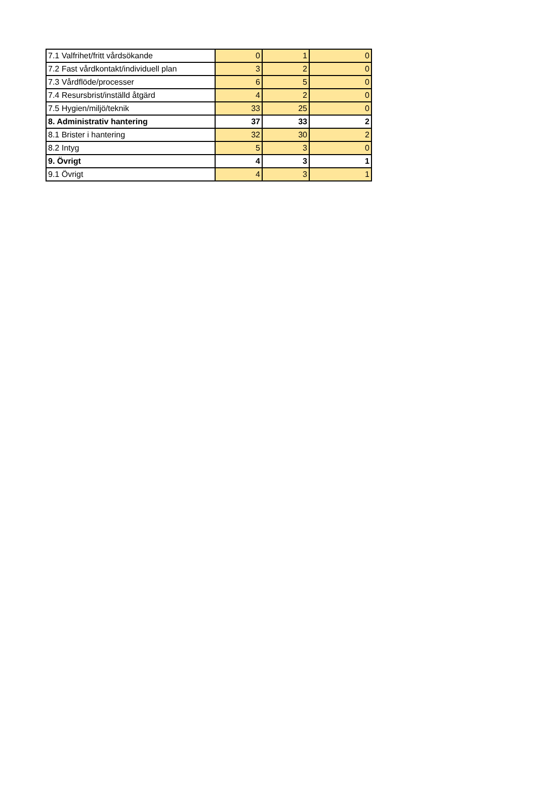| 7.1 Valfrihet/fritt vårdsökande | 0 | 1 | 0 |
| 7.2 Fast vårdkontakt/individuell plan | 3 | 2 | 0 |
| 7.3 Vårdflöde/processer | 6 | 5 | 0 |
| 7.4 Resursbrist/inställd åtgärd | 4 | 2 | 0 |
| 7.5 Hygien/miljö/teknik | 33 | 25 | 0 |
| 8. Administrativ hantering | 37 | 33 | 2 |
| 8.1 Brister i hantering | 32 | 30 | 2 |
| 8.2 Intyg | 5 | 3 | 0 |
| 9. Övrigt | 4 | 3 | 1 |
| 9.1 Övrigt | 4 | 3 | 1 |